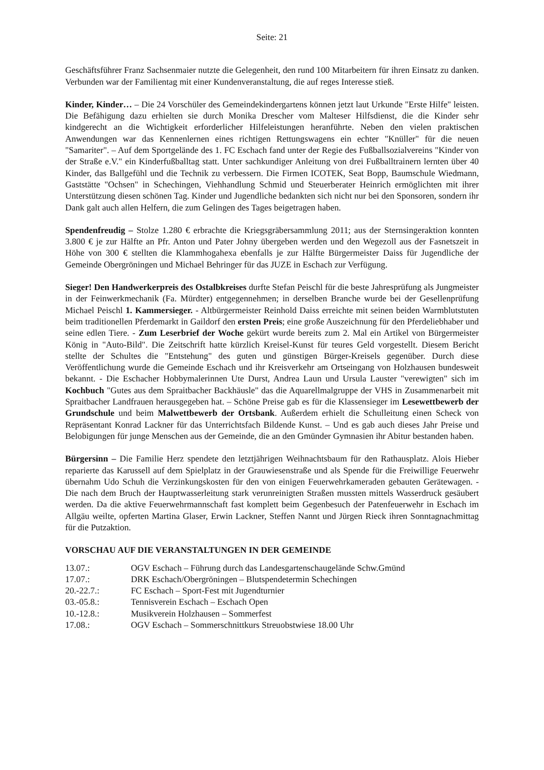Seite: 21
Geschäftsführer Franz Sachsenmaier nutzte die Gelegenheit, den rund 100 Mitarbeitern für ihren Einsatz zu danken. Verbunden war der Familientag mit einer Kundenveranstaltung, die auf reges Interesse stieß.
Kinder, Kinder… – Die 24 Vorschüler des Gemeindekindergartens können jetzt laut Urkunde "Erste Hilfe" leisten. Die Befähigung dazu erhielten sie durch Monika Drescher vom Malteser Hilfsdienst, die die Kinder sehr kindgerecht an die Wichtigkeit erforderlicher Hilfeleistungen heranführte. Neben den vielen praktischen Anwendungen war das Kennenlernen eines richtigen Rettungswagens ein echter "Knüller" für die neuen "Samariter". – Auf dem Sportgelände des 1. FC Eschach fand unter der Regie des Fußballsozialvereins "Kinder von der Straße e.V." ein Kinderfußballtag statt. Unter sachkundiger Anleitung von drei Fußballtrainern lernten über 40 Kinder, das Ballgefühl und die Technik zu verbessern. Die Firmen ICOTEK, Seat Bopp, Baumschule Wiedmann, Gaststätte "Ochsen" in Schechingen, Viehhandlung Schmid und Steuerberater Heinrich ermöglichten mit ihrer Unterstützung diesen schönen Tag. Kinder und Jugendliche bedankten sich nicht nur bei den Sponsoren, sondern ihr Dank galt auch allen Helfern, die zum Gelingen des Tages beigetragen haben.
Spendenfreudig – Stolze 1.280 € erbrachte die Kriegsgräbersammlung 2011; aus der Sternsingeraktion konnten 3.800 € je zur Hälfte an Pfr. Anton und Pater Johny übergeben werden und den Wegezoll aus der Fasnetszeit in Höhe von 300 € stellten die Klammhogahexa ebenfalls je zur Hälfte Bürgermeister Daiss für Jugendliche der Gemeinde Obergröningen und Michael Behringer für das JUZE in Eschach zur Verfügung.
Sieger! Den Handwerkerpreis des Ostalbkreises durfte Stefan Peischl für die beste Jahresprüfung als Jungmeister in der Feinwerkmechanik (Fa. Mürdter) entgegennehmen; in derselben Branche wurde bei der Gesellenprüfung Michael Peischl 1. Kammersieger. - Altbürgermeister Reinhold Daiss erreichte mit seinen beiden Warmblutstuten beim traditionellen Pferdemarkt in Gaildorf den ersten Preis; eine große Auszeichnung für den Pferdeliebhaber und seine edlen Tiere. - Zum Leserbrief der Woche gekürt wurde bereits zum 2. Mal ein Artikel von Bürgermeister König in "Auto-Bild". Die Zeitschrift hatte kürzlich Kreisel-Kunst für teures Geld vorgestellt. Diesem Bericht stellte der Schultes die "Entstehung" des guten und günstigen Bürger-Kreisels gegenüber. Durch diese Veröffentlichung wurde die Gemeinde Eschach und ihr Kreisverkehr am Ortseingang von Holzhausen bundesweit bekannt. - Die Eschacher Hobbymalerinnen Ute Durst, Andrea Laun und Ursula Lauster "verewigten" sich im Kochbuch "Gutes aus dem Spraitbacher Backhäusle" das die Aquarellmalgruppe der VHS in Zusammenarbeit mit Spraitbacher Landfrauen herausgegeben hat. – Schöne Preise gab es für die Klassensieger im Lesewettbewerb der Grundschule und beim Malwettbewerb der Ortsbank. Außerdem erhielt die Schulleitung einen Scheck von Repräsentant Konrad Lackner für das Unterrichtsfach Bildende Kunst. – Und es gab auch dieses Jahr Preise und Belobigungen für junge Menschen aus der Gemeinde, die an den Gmünder Gymnasien ihr Abitur bestanden haben.
Bürgersinn – Die Familie Herz spendete den letztjährigen Weihnachtsbaum für den Rathausplatz. Alois Hieber reparierte das Karussell auf dem Spielplatz in der Grauwiesenstraße und als Spende für die Freiwillige Feuerwehr übernahm Udo Schuh die Verzinkungskosten für den von einigen Feuerwehrkameraden gebauten Gerätewagen. - Die nach dem Bruch der Hauptwasserleitung stark verunreinigten Straßen mussten mittels Wasserdruck gesäubert werden. Da die aktive Feuerwehrmannschaft fast komplett beim Gegenbesuch der Patenfeuerwehr in Eschach im Allgäu weilte, opferten Martina Glaser, Erwin Lackner, Steffen Nannt und Jürgen Rieck ihren Sonntagnachmittag für die Putzaktion.
VORSCHAU AUF DIE VERANSTALTUNGEN IN DER GEMEINDE
| 13.07.: | OGV Eschach – Führung durch das Landesgartenschaugelände Schw.Gmünd |
| 17.07.: | DRK Eschach/Obergröningen – Blutspendetermin Schechingen |
| 20.-22.7.: | FC Eschach – Sport-Fest mit Jugendturnier |
| 03.-05.8.: | Tennisverein Eschach – Eschach Open |
| 10.-12.8.: | Musikverein Holzhausen – Sommerfest |
| 17.08.: | OGV Eschach – Sommerschnittkurs Streuobstwiese 18.00 Uhr |